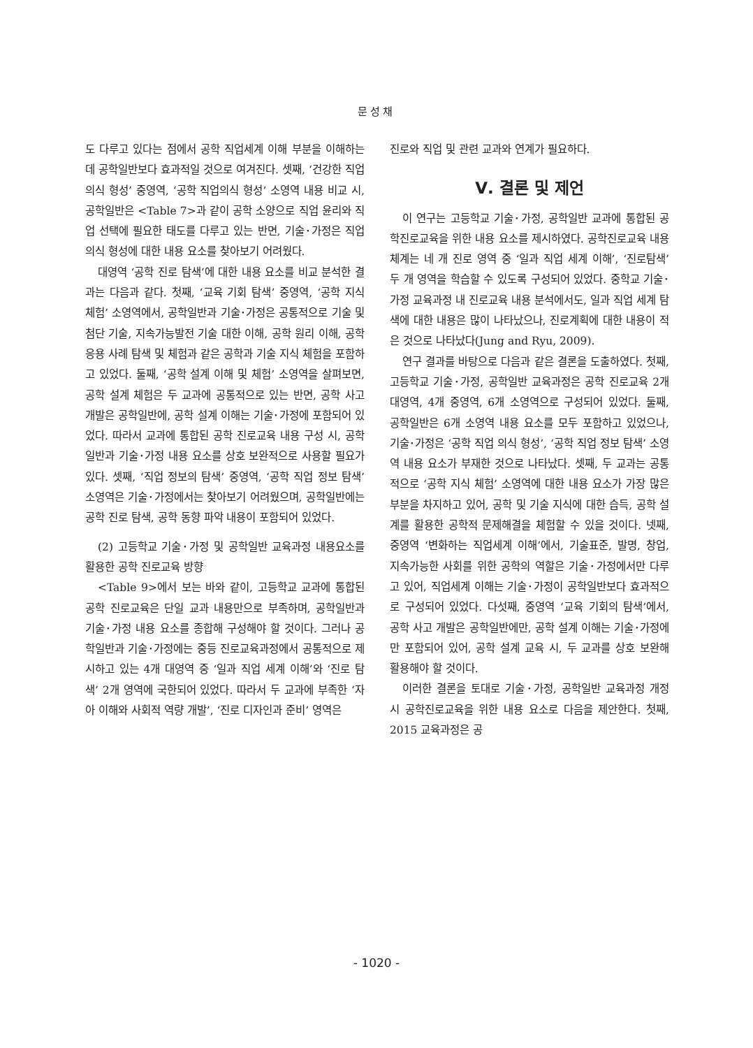문성채
도 다루고 있다는 점에서 공학 직업세계 이해 부분을 이해하는 데 공학일반보다 효과적일 것으로 여겨진다. 셋째, ‘건강한 직업의식 형성’ 중영역, ‘공학 직업의식 형성’ 소영역 내용 비교 시, 공학일반은 <Table 7>과 같이 공학 소양으로 직업 윤리와 직업 선택에 필요한 태도를 다루고 있는 반면, 기술･가정은 직업 의식 형성에 대한 내용 요소를 찾아보기 어려웠다.
대영역 ‘공학 진로 탐색’에 대한 내용 요소를 비교 분석한 결과는 다음과 같다. 첫째, ‘교육 기회 탐색’ 중영역, ‘공학 지식 체험’ 소영역에서, 공학일반과 기술･가정은 공통적으로 기술 및 첨단 기술, 지속가능발전 기술 대한 이해, 공학 원리 이해, 공학 응용 사례 탐색 및 체험과 같은 공학과 기술 지식 체험을 포함하고 있었다. 둘째, ‘공학 설계 이해 및 체험’ 소영역을 살펴보면, 공학 설계 체험은 두 교과에 공통적으로 있는 반면, 공학 사고 개발은 공학일반에, 공학 설계 이해는 기술･가정에 포함되어 있었다. 따라서 교과에 통합된 공학 진로교육 내용 구성 시, 공학일반과 기술･가정 내용 요소를 상호 보완적으로 사용할 필요가 있다. 셋째, ‘직업 정보의 탐색’ 중영역, ‘공학 직업 정보 탐색’ 소영역은 기술･가정에서는 찾아보기 어려웠으며, 공학일반에는 공학 진로 탐색, 공학 동향 파악 내용이 포함되어 있었다.
(2) 고등학교 기술･가정 및 공학일반 교육과정 내용요소를 활용한 공학 진로교육 방향
<Table 9>에서 보는 바와 같이, 고등학교 교과에 통합된 공학 진로교육은 단일 교과 내용만으로 부족하며, 공학일반과 기술･가정 내용 요소를 종합해 구성해야 할 것이다. 그러나 공학일반과 기술･가정에는 중등 진로교육과정에서 공통적으로 제시하고 있는 4개 대영역 중 ‘일과 직업 세계 이해’와 ‘진로 탐색’ 2개 영역에 국한되어 있었다. 따라서 두 교과에 부족한 ‘자아 이해와 사회적 역량 개발’, ‘진로 디자인과 준비’ 영역은
진로와 직업 및 관련 교과와 연계가 필요하다.
Ⅴ. 결론 및 제언
이 연구는 고등학교 기술･가정, 공학일반 교과에 통합된 공학진로교육을 위한 내용 요소를 제시하였다. 공학진로교육 내용 체계는 네 개 진로 영역 중 ‘일과 직업 세계 이해’, ‘진로탐색’ 두 개 영역을 학습할 수 있도록 구성되어 있었다. 중학교 기술･가정 교육과정 내 진로교육 내용 분석에서도, 일과 직업 세계 탐색에 대한 내용은 많이 나타났으나, 진로계획에 대한 내용이 적은 것으로 나타났다(Jung and Ryu, 2009).
연구 결과를 바탕으로 다음과 같은 결론을 도출하였다. 첫째, 고등학교 기술･가정, 공학일반 교육과정은 공학 진로교육 2개 대영역, 4개 중영역, 6개 소영역으로 구성되어 있었다. 둘째, 공학일반은 6개 소영역 내용 요소를 모두 포함하고 있었으나, 기술･가정은 ‘공학 직업 의식 형성’, ‘공학 직업 정보 탐색’ 소영역 내용 요소가 부재한 것으로 나타났다. 셋째, 두 교과는 공통적으로 ‘공학 지식 체험’ 소영역에 대한 내용 요소가 가장 많은 부분을 차지하고 있어, 공학 및 기술 지식에 대한 습득, 공학 설계를 활용한 공학적 문제해결을 체험할 수 있을 것이다. 넷째, 중영역 ‘변화하는 직업세계 이해’에서, 기술표준, 발명, 창업, 지속가능한 사회를 위한 공학의 역할은 기술･가정에서만 다루고 있어, 직업세계 이해는 기술･가정이 공학일반보다 효과적으로 구성되어 있었다. 다섯째, 중영역 ‘교육 기회의 탐색’에서, 공학 사고 개발은 공학일반에만, 공학 설계 이해는 기술･가정에만 포함되어 있어, 공학 설계 교육 시, 두 교과를 상호 보완해 활용해야 할 것이다.
이러한 결론을 토대로 기술･가정, 공학일반 교육과정 개정 시 공학진로교육을 위한 내용 요소로 다음을 제안한다. 첫째, 2015 교육과정은 공
- 1020 -